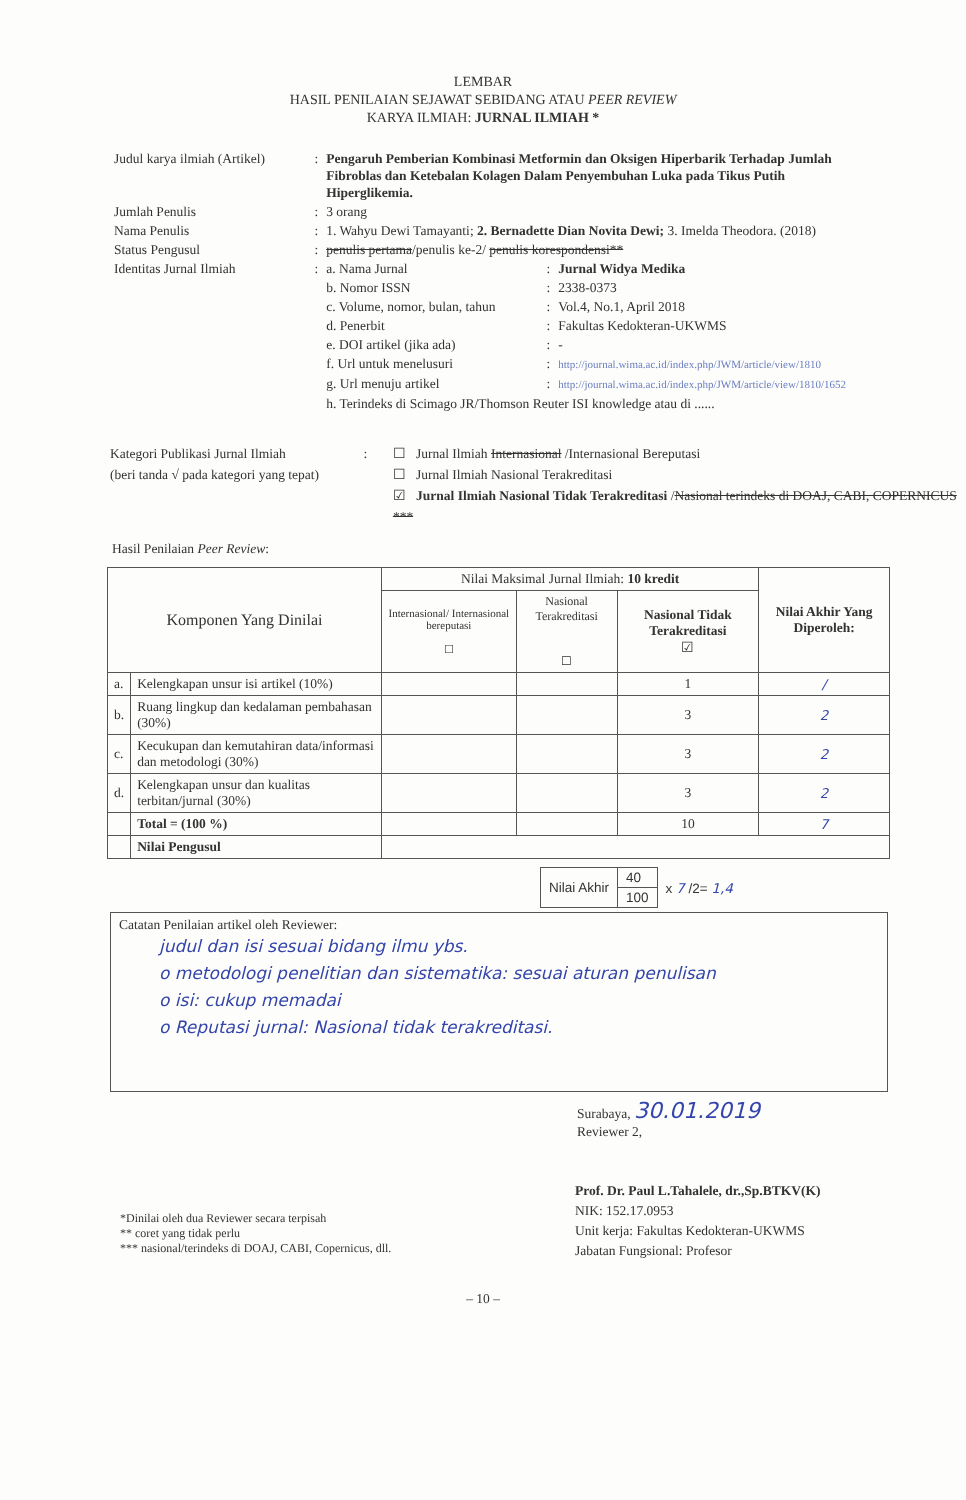LEMBAR
HASIL PENILAIAN SEJAWAT SEBIDANG ATAU PEER REVIEW
KARYA ILMIAH: JURNAL ILMIAH *
| Judul karya ilmiah (Artikel) | : | Pengaruh Pemberian Kombinasi Metformin dan Oksigen Hiperbarik Terhadap Jumlah Fibroblas dan Ketebalan Kolagen Dalam Penyembuhan Luka pada Tikus Putih Hiperglikemia. | | |
| Jumlah Penulis | : | 3 orang | | |
| Nama Penulis | : | 1. Wahyu Dewi Tamayanti; 2. Bernadette Dian Novita Dewi; 3. Imelda Theodora. (2018) | | |
| Status Pengusul | : | penulis pertama /penulis ke-2/ penulis korespondensi** | | |
| Identitas Jurnal Ilmiah | : | a. Nama Jurnal | : | Jurnal Widya Medika |
| | | b. Nomor ISSN | : | 2338-0373 |
| | | c. Volume, nomor, bulan, tahun | : | Vol.4, No.1, April 2018 |
| | | d. Penerbit | : | Fakultas Kedokteran-UKWMS |
| | | e. DOI artikel (jika ada) | : | - |
| | | f. Url untuk menelusuri | : | http://journal.wima.ac.id/index.php/JWM/article/view/1810 |
| | | g. Url menuju artikel | : | http://journal.wima.ac.id/index.php/JWM/article/view/1810/1652 |
| | | h. Terindeks di Scimago JR/Thomson Reuter ISI knowledge atau di ...... | | |
Kategori Publikasi Jurnal Ilmiah
(beri tanda √ pada kategori yang tepat)
: ☐ Jurnal Ilmiah Internasional /Internasional Bereputasi
☐ Jurnal Ilmiah Nasional Terakreditasi
☑ Jurnal Ilmiah Nasional Tidak Terakreditasi /Nasional terindeks di DOAJ, CABI, COPERNICUS ***
Hasil Penilaian Peer Review:
| Komponen Yang Dinilai | | Nilai Maksimal Jurnal Ilmiah: 10 kredit | | | Nilai Akhir Yang Diperoleh: |
| --- | --- | --- | --- | --- | --- |
| | | Internasional/ Internasional bereputasi ☐ | Nasional Terakreditasi ☐ | Nasional Tidak Terakreditasi ☑ | |
| a. | Kelengkapan unsur isi artikel (10%) | | | 1 | / |
| b. | Ruang lingkup dan kedalaman pembahasan (30%) | | | 3 | 2 |
| c. | Kecukupan dan kemutahiran data/informasi dan metodologi (30%) | | | 3 | 2 |
| d. | Kelengkapan unsur dan kualitas terbitan/jurnal (30%) | | | 3 | 2 |
| | Total = (100 %) | | | 10 | 7 |
| | Nilai Pengusul | | | | |
| Nilai Akhir | 40 | x 7 /2= 1,4 |
| | 100 | |
Catatan Penilaian artikel oleh Reviewer:
judul dan isi sesuai bidang ilmu ybs.
o metodologi penelitian dan sistematika: sesuai aturan penulisan
o isi: cukup memadai
o Reputasi jurnal: Nasional tidak terakreditasi.
Surabaya, 30.01.2019
Reviewer 2,
*Dinilai oleh dua Reviewer secara terpisah
** coret yang tidak perlu
*** nasional/terindeks di DOAJ, CABI, Copernicus, dll.
Prof. Dr. Paul L.Tahalele, dr.,Sp.BTKV(K)
NIK: 152.17.0953
Unit kerja: Fakultas Kedokteran-UKWMS
Jabatan Fungsional: Profesor
– 10 –